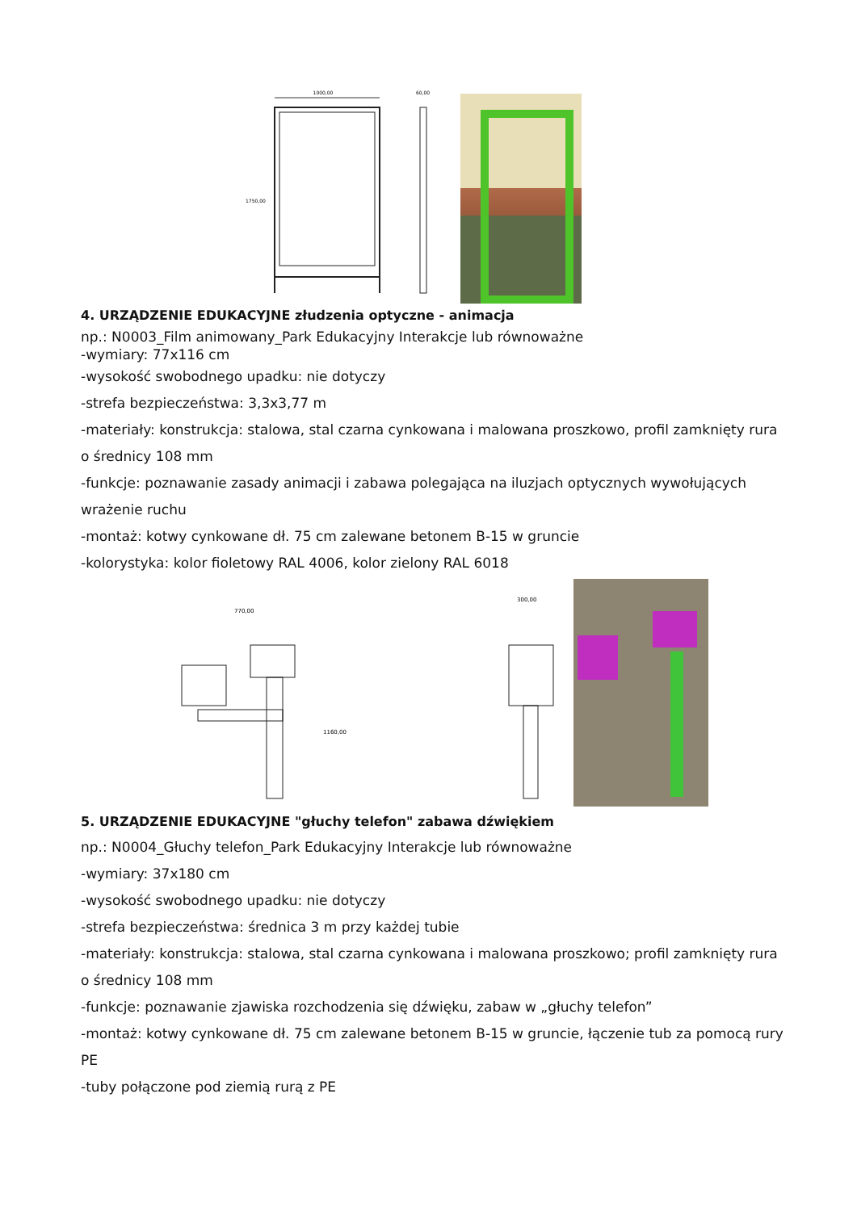1000,00
1750,00
60,00
4. URZĄDZENIE EDUKACYJNE złudzenia optyczne - animacja
np.: N0003_Film animowany_Park Edukacyjny Interakcje lub równoważne
-wymiary: 77x116 cm
-wysokość swobodnego upadku: nie dotyczy
-strefa bezpieczeństwa: 3,3x3,77 m
-materiały: konstrukcja: stalowa, stal czarna cynkowana i malowana proszkowo, profil zamknięty rura o średnicy 108 mm
-funkcje: poznawanie zasady animacji i zabawa polegająca na iluzjach optycznych wywołujących wrażenie ruchu
-montaż: kotwy cynkowane dł. 75 cm zalewane betonem B-15 w gruncie
-kolorystyka: kolor fioletowy RAL 4006, kolor zielony RAL 6018
770,00
1160,00
300,00
5. URZĄDZENIE EDUKACYJNE "głuchy telefon" zabawa dźwiękiem
np.: N0004_Głuchy telefon_Park Edukacyjny Interakcje lub równoważne
-wymiary: 37x180 cm
-wysokość swobodnego upadku: nie dotyczy
-strefa bezpieczeństwa: średnica 3 m przy każdej tubie
-materiały: konstrukcja: stalowa, stal czarna cynkowana i malowana proszkowo; profil zamknięty rura o średnicy 108 mm
-funkcje: poznawanie zjawiska rozchodzenia się dźwięku, zabaw w „głuchy telefon”
-montaż: kotwy cynkowane dł. 75 cm zalewane betonem B-15 w gruncie, łączenie tub za pomocą rury PE
-tuby połączone pod ziemią rurą z PE